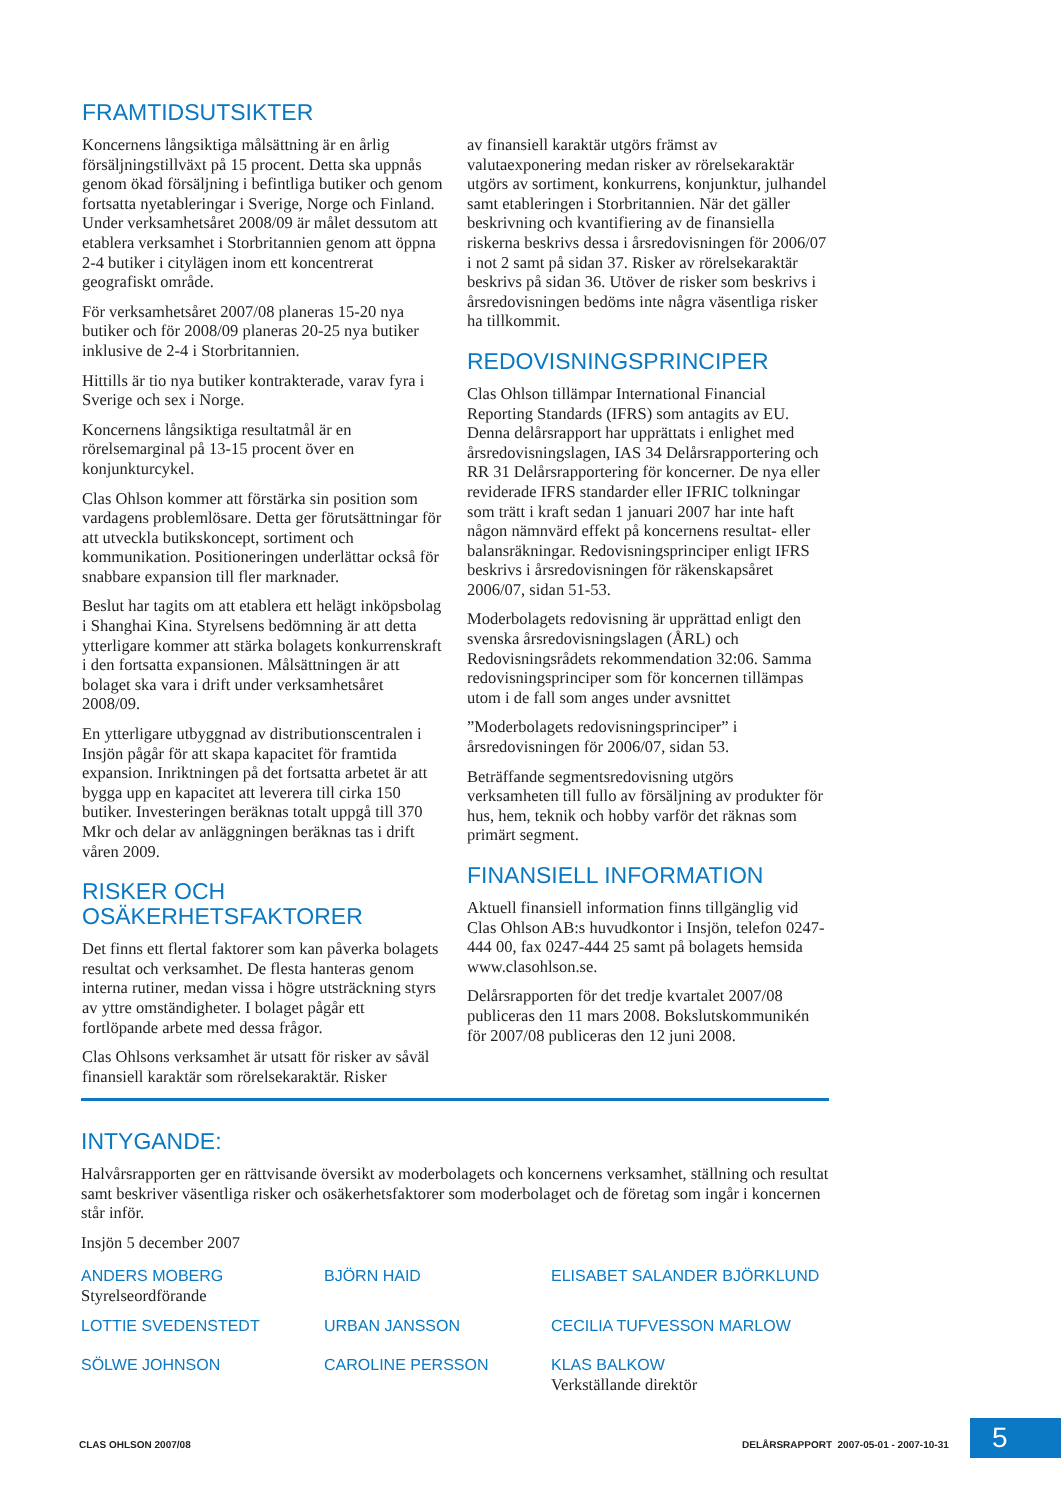FRAMTIDSUTSIKTER
Koncernens långsiktiga målsättning är en årlig försäljningstillväxt på 15 procent. Detta ska uppnås genom ökad försäljning i befintliga butiker och genom fortsatta nyetableringar i Sverige, Norge och Finland. Under verksamhetsåret 2008/09 är målet dessutom att etablera verksamhet i Storbritannien genom att öppna 2-4 butiker i citylägen inom ett koncentrerat geografiskt område.
För verksamhetsåret 2007/08 planeras 15-20 nya butiker och för 2008/09 planeras 20-25 nya butiker inklusive de 2-4 i Storbritannien.
Hittills är tio nya butiker kontrakterade, varav fyra i Sverige och sex i Norge.
Koncernens långsiktiga resultatmål är en rörelsemarginal på 13-15 procent över en konjunkturcykel.
Clas Ohlson kommer att förstärka sin position som vardagens problemlösare. Detta ger förutsättningar för att utveckla butikskoncept, sortiment och kommunikation. Positioneringen underlättar också för snabbare expansion till fler marknader.
Beslut har tagits om att etablera ett helägt inköpsbolag i Shanghai Kina. Styrelsens bedömning är att detta ytterligare kommer att stärka bolagets konkurrenskraft i den fortsatta expansionen. Målsättningen är att bolaget ska vara i drift under verksamhetsåret 2008/09.
En ytterligare utbyggnad av distributionscentralen i Insjön pågår för att skapa kapacitet för framtida expansion. Inriktningen på det fortsatta arbetet är att bygga upp en kapacitet att leverera till cirka 150 butiker. Investeringen beräknas totalt uppgå till 370 Mkr och delar av anläggningen beräknas tas i drift våren 2009.
RISKER OCH
OSÄKERHETSFAKTORER
Det finns ett flertal faktorer som kan påverka bolagets resultat och verksamhet. De flesta hanteras genom interna rutiner, medan vissa i högre utsträckning styrs av yttre omständigheter. I bolaget pågår ett fortlöpande arbete med dessa frågor.
Clas Ohlsons verksamhet är utsatt för risker av såväl finansiell karaktär som rörelsekaraktär. Risker
av finansiell karaktär utgörs främst av valutaexponering medan risker av rörelsekaraktär utgörs av sortiment, konkurrens, konjunktur, julhandel samt etableringen i Storbritannien. När det gäller beskrivning och kvantifiering av de finansiella riskerna beskrivs dessa i årsredovisningen för 2006/07 i not 2 samt på sidan 37. Risker av rörelsekaraktär beskrivs på sidan 36. Utöver de risker som beskrivs i årsredovisningen bedöms inte några väsentliga risker ha tillkommit.
REDOVISNINGSPRINCIPER
Clas Ohlson tillämpar International Financial Reporting Standards (IFRS) som antagits av EU. Denna delårsrapport har upprättats i enlighet med årsredovisningslagen, IAS 34 Delårsrapportering och RR 31 Delårsrapportering för koncerner. De nya eller reviderade IFRS standarder eller IFRIC tolkningar som trätt i kraft sedan 1 januari 2007 har inte haft någon nämnvärd effekt på koncernens resultat- eller balansräkningar. Redovisningsprinciper enligt IFRS beskrivs i årsredovisningen för räkenskapsåret 2006/07, sidan 51-53.
Moderbolagets redovisning är upprättad enligt den svenska årsredovisningslagen (ÅRL) och Redovisningsrådets rekommendation 32:06. Samma redovisningsprinciper som för koncernen tillämpas utom i de fall som anges under avsnittet
”Moderbolagets redovisningsprinciper” i årsredovisningen för 2006/07, sidan 53.
Beträffande segmentsredovisning utgörs verksamheten till fullo av försäljning av produkter för hus, hem, teknik och hobby varför det räknas som primärt segment.
FINANSIELL INFORMATION
Aktuell finansiell information finns tillgänglig vid Clas Ohlson AB:s huvudkontor i Insjön, telefon 0247-444 00, fax 0247-444 25 samt på bolagets hemsida www.clasohlson.se.
Delårsrapporten för det tredje kvartalet 2007/08 publiceras den 11 mars 2008. Bokslutskommunikén för 2007/08 publiceras den 12 juni 2008.
INTYGANDE:
Halvårsrapporten ger en rättvisande översikt av moderbolagets och koncernens verksamhet, ställning och resultat samt beskriver väsentliga risker och osäkerhetsfaktorer som moderbolaget och de företag som ingår i koncernen står inför.
Insjön 5 december 2007
ANDERS MOBERG
Styrelseordförande
BJÖRN HAID
ELISABET SALANDER BJÖRKLUND
LOTTIE SVEDENSTEDT
URBAN JANSSON
CECILIA TUFVESSON MARLOW
SÖLWE JOHNSON
CAROLINE PERSSON
KLAS BALKOW
Verkställande direktör
CLAS OHLSON 2007/08
DELÅRSRAPPORT 2007-05-01 - 2007-10-31
5